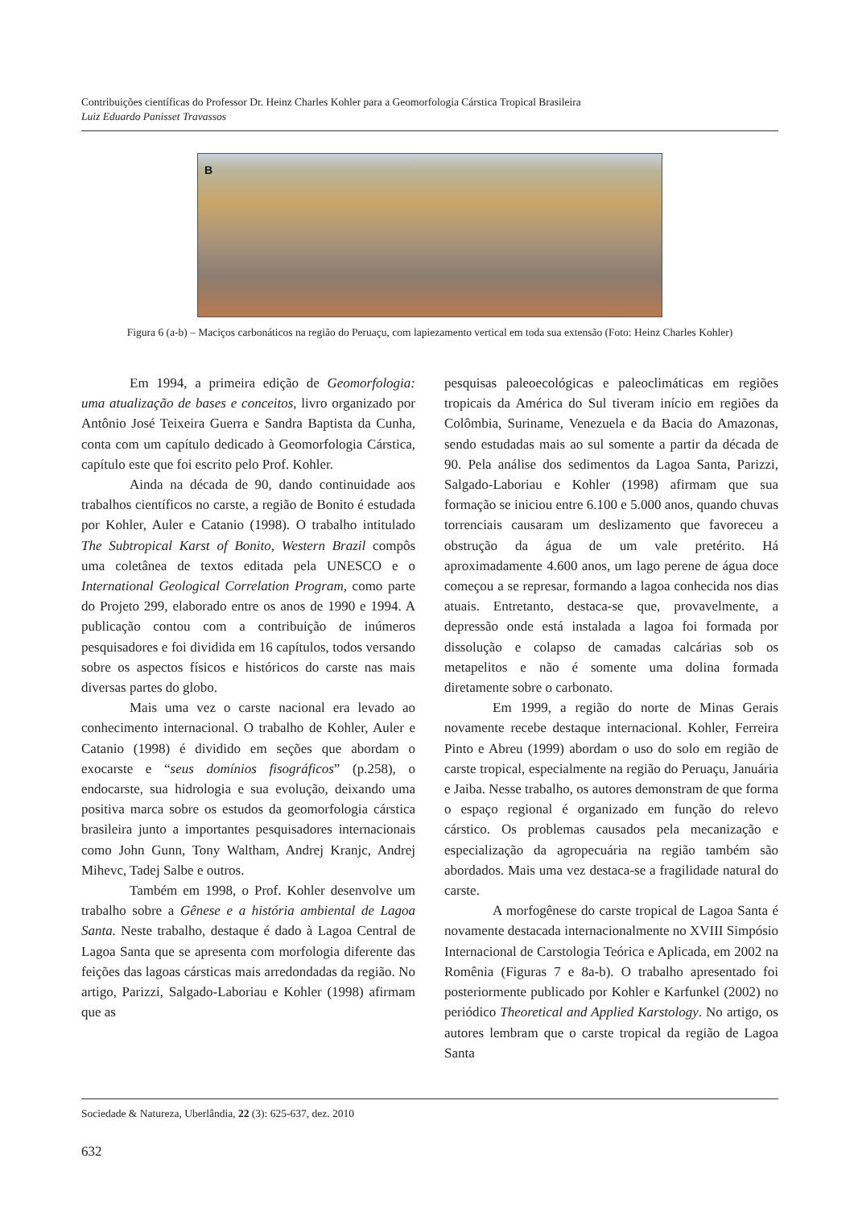Contribuições científicas do Professor Dr. Heinz Charles Kohler para a Geomorfologia Cárstica Tropical Brasileira
Luiz Eduardo Panisset Travassos
B
Figura 6 (a-b) – Maciços carbonáticos na região do Peruaçu, com lapiezamento vertical em toda sua extensão (Foto: Heinz Charles Kohler)
Em 1994, a primeira edição de Geomorfologia: uma atualização de bases e conceitos, livro organizado por Antônio José Teixeira Guerra e Sandra Baptista da Cunha, conta com um capítulo dedicado à Geomorfologia Cárstica, capítulo este que foi escrito pelo Prof. Kohler.
Ainda na década de 90, dando continuidade aos trabalhos científicos no carste, a região de Bonito é estudada por Kohler, Auler e Catanio (1998). O trabalho intitulado The Subtropical Karst of Bonito, Western Brazil compôs uma coletânea de textos editada pela UNESCO e o International Geological Correlation Program, como parte do Projeto 299, elaborado entre os anos de 1990 e 1994. A publicação contou com a contribuição de inúmeros pesquisadores e foi dividida em 16 capítulos, todos versando sobre os aspectos físicos e históricos do carste nas mais diversas partes do globo.
Mais uma vez o carste nacional era levado ao conhecimento internacional. O trabalho de Kohler, Auler e Catanio (1998) é dividido em seções que abordam o exocarste e “seus domínios fisográficos” (p.258), o endocarste, sua hidrologia e sua evolução, deixando uma positiva marca sobre os estudos da geomorfologia cárstica brasileira junto a importantes pesquisadores internacionais como John Gunn, Tony Waltham, Andrej Kranjc, Andrej Mihevc, Tadej Salbe e outros.
Também em 1998, o Prof. Kohler desenvolve um trabalho sobre a Gênese e a história ambiental de Lagoa Santa. Neste trabalho, destaque é dado à Lagoa Central de Lagoa Santa que se apresenta com morfologia diferente das feições das lagoas cársticas mais arredondadas da região. No artigo, Parizzi, Salgado-Laboriau e Kohler (1998) afirmam que as
pesquisas paleoecológicas e paleoclimáticas em regiões tropicais da América do Sul tiveram início em regiões da Colômbia, Suriname, Venezuela e da Bacia do Amazonas, sendo estudadas mais ao sul somente a partir da década de 90. Pela análise dos sedimentos da Lagoa Santa, Parizzi, Salgado-Laboriau e Kohler (1998) afirmam que sua formação se iniciou entre 6.100 e 5.000 anos, quando chuvas torrenciais causaram um deslizamento que favoreceu a obstrução da água de um vale pretérito. Há aproximadamente 4.600 anos, um lago perene de água doce começou a se represar, formando a lagoa conhecida nos dias atuais. Entretanto, destaca-se que, provavelmente, a depressão onde está instalada a lagoa foi formada por dissolução e colapso de camadas calcárias sob os metapelitos e não é somente uma dolina formada diretamente sobre o carbonato.
Em 1999, a região do norte de Minas Gerais novamente recebe destaque internacional. Kohler, Ferreira Pinto e Abreu (1999) abordam o uso do solo em região de carste tropical, especialmente na região do Peruaçu, Januária e Jaiba. Nesse trabalho, os autores demonstram de que forma o espaço regional é organizado em função do relevo cárstico. Os problemas causados pela mecanização e especialização da agropecuária na região também são abordados. Mais uma vez destaca-se a fragilidade natural do carste.
A morfogênese do carste tropical de Lagoa Santa é novamente destacada internacionalmente no XVIII Simpósio Internacional de Carstologia Teórica e Aplicada, em 2002 na Romênia (Figuras 7 e 8a-b). O trabalho apresentado foi posteriormente publicado por Kohler e Karfunkel (2002) no periódico Theoretical and Applied Karstology. No artigo, os autores lembram que o carste tropical da região de Lagoa Santa
Sociedade & Natureza, Uberlândia, 22 (3): 625-637, dez. 2010
632